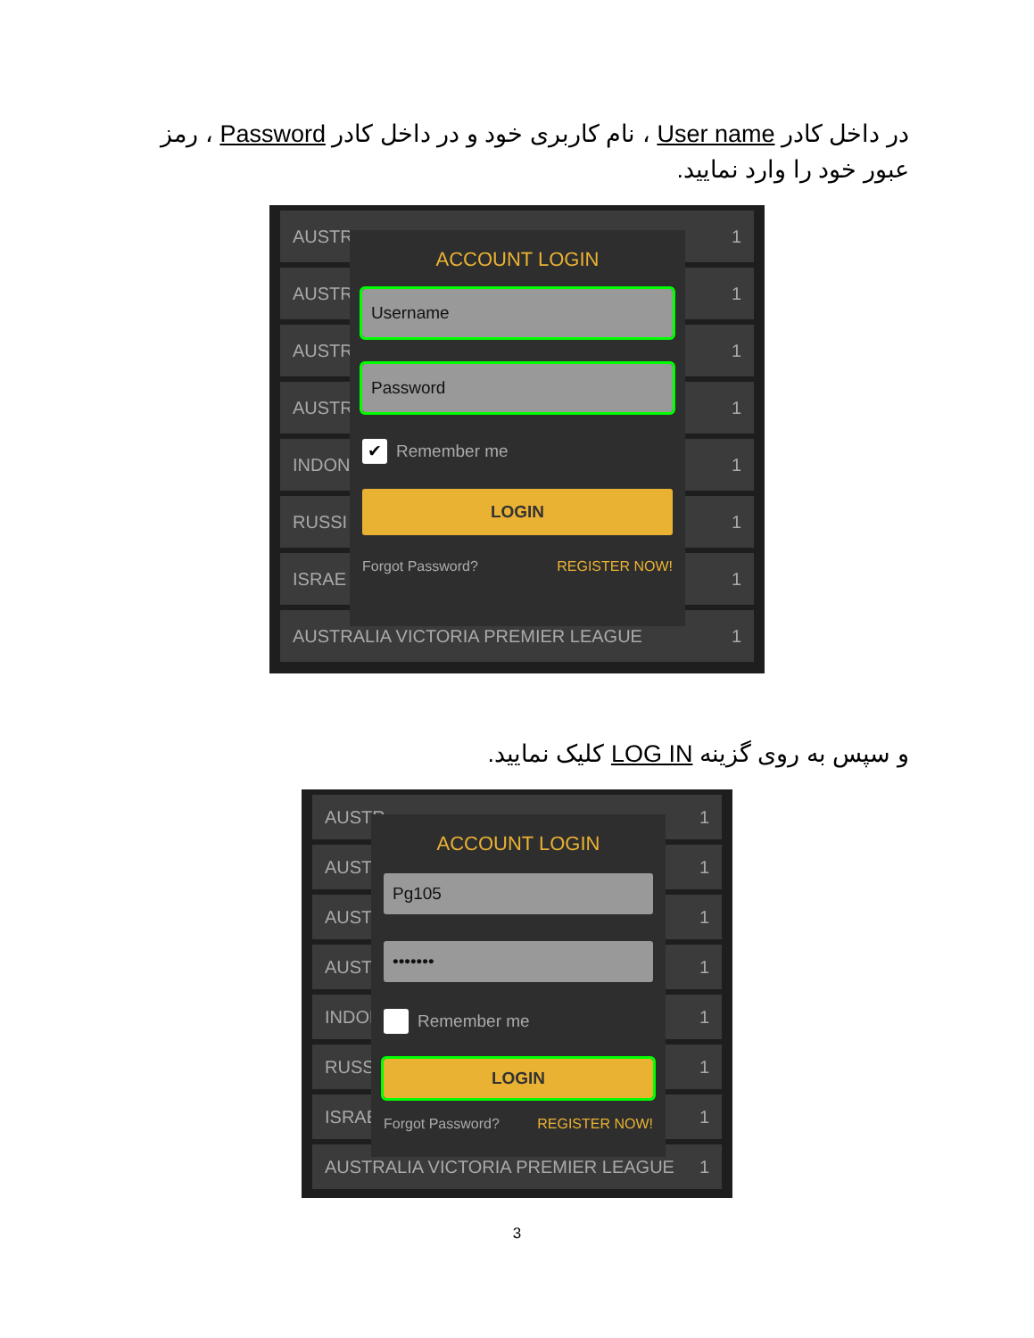در داخل کادر User name ، نام کاربری خود و در داخل کادر Password ، رمز عبور خود را وارد نمایید.
AUSTR 1
AUSTR 1
AUSTR 1
AUSTR 1
INDON 1
RUSSI 1
ISRAE 1
AUSTRALIA VICTORIA PREMIER LEAGUE 1
ACCOUNT LOGIN
Username
Password
✔ Remember me
LOGIN
Forgot Password? REGISTER NOW!
و سپس به روی گزینه LOG IN کلیک نمایید.
AUSTR 1
AUSTR 1
AUSTR 1
AUSTR 1
INDON 1
RUSSI 1
ISRAE 1
AUSTRALIA VICTORIA PREMIER LEAGUE 1
ACCOUNT LOGIN
Pg105
•••••••
Remember me
LOGIN
Forgot Password? REGISTER NOW!
3